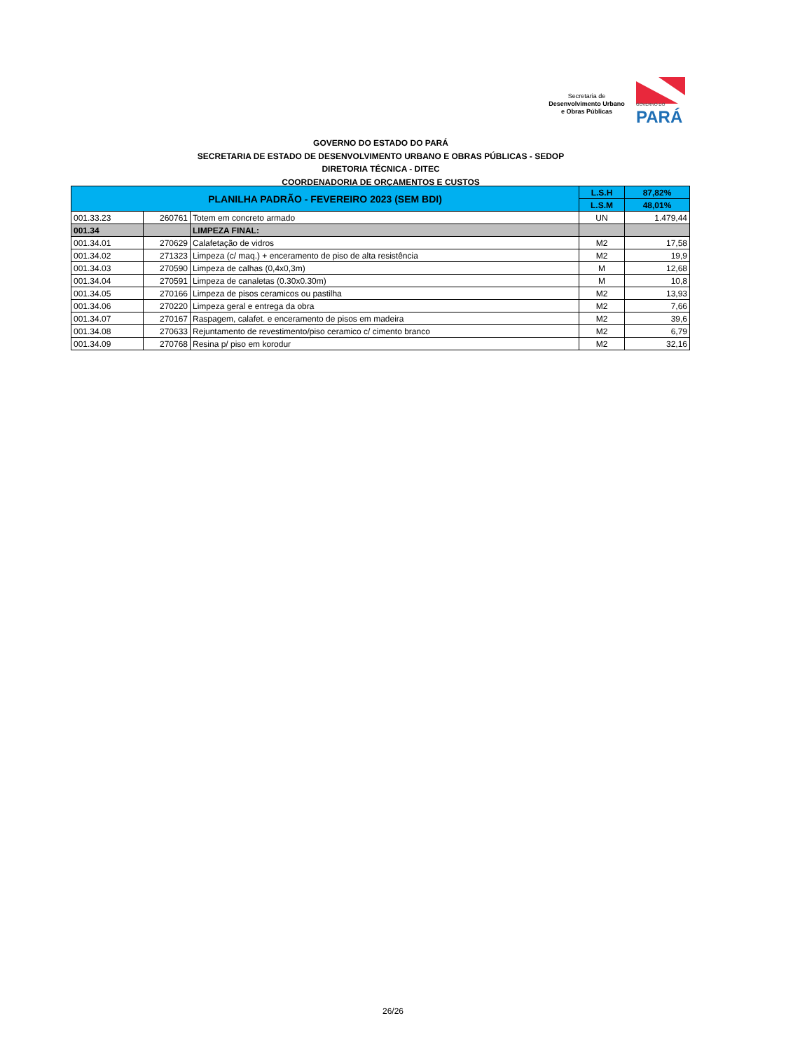Secretaria de
Desenvolvimento Urbano
e Obras Públicas
GOVERNO DO
PARÁ
GOVERNO DO ESTADO DO PARÁ
SECRETARIA DE ESTADO DE DESENVOLVIMENTO URBANO E OBRAS PÚBLICAS - SEDOP
DIRETORIA TÉCNICA - DITEC
COORDENADORIA DE ORÇAMENTOS E CUSTOS
| PLANILHA PADRÃO - FEVEREIRO 2023 (SEM BDI) | | | L.S.H | 87,82% |
| --- | --- | --- | --- | --- |
| | | | L.S.M | 48,01% |
| 001.33.23 | 260761 | Totem em concreto armado | UN | 1.479,44 |
| 001.34 | | LIMPEZA FINAL: | | |
| 001.34.01 | 270629 | Calafetação de vidros | M2 | 17,58 |
| 001.34.02 | 271323 | Limpeza (c/ maq.) + enceramento de piso de alta resistência | M2 | 19,9 |
| 001.34.03 | 270590 | Limpeza de calhas (0,4x0,3m) | M | 12,68 |
| 001.34.04 | 270591 | Limpeza de canaletas (0.30x0.30m) | M | 10,8 |
| 001.34.05 | 270166 | Limpeza de pisos ceramicos ou pastilha | M2 | 13,93 |
| 001.34.06 | 270220 | Limpeza geral e entrega da obra | M2 | 7,66 |
| 001.34.07 | 270167 | Raspagem, calafet. e enceramento de pisos em madeira | M2 | 39,6 |
| 001.34.08 | 270633 | Rejuntamento de revestimento/piso ceramico c/ cimento branco | M2 | 6,79 |
| 001.34.09 | 270768 | Resina p/ piso em korodur | M2 | 32,16 |
26/26